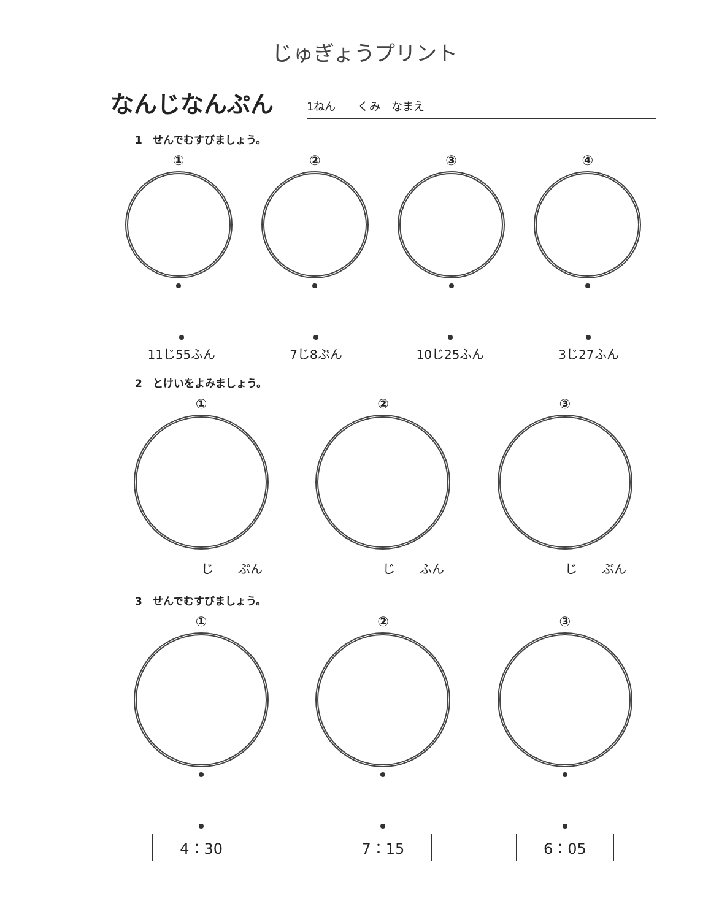じゅぎょうプリント
なんじなんぷん
1ねん　　くみ　なまえ
1　せんでむすびましょう。
① ② ③ ④
11じ55ふん 7じ8ぷん 10じ25ふん 3じ27ふん
2　とけいをよみましょう。
①
じ　　ぷん
②
じ　　ふん
③
じ　　ぷん
3　せんでむすびましょう。
① ② ③
4：30 7：15 6：05